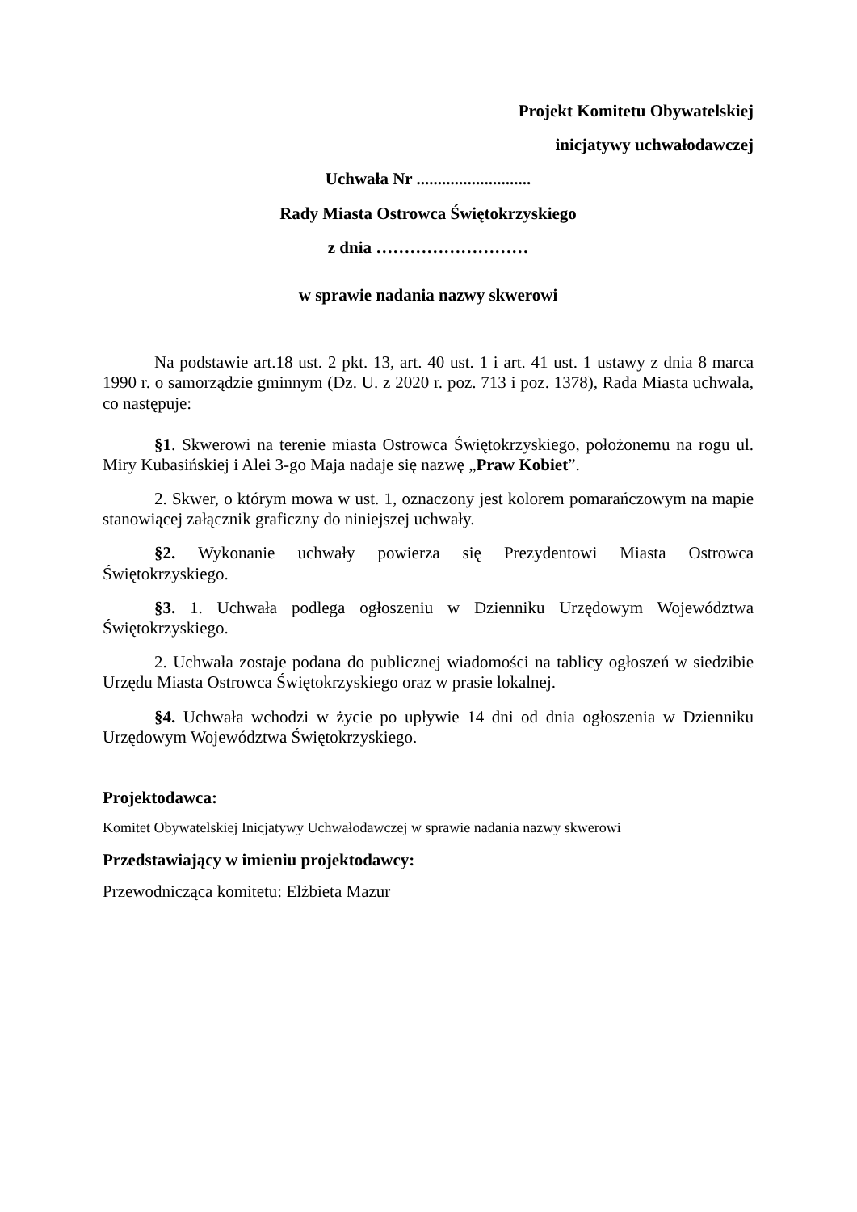Projekt Komitetu Obywatelskiej
inicjatywy uchwałodawczej
Uchwała Nr ...........................
Rady Miasta Ostrowca Świętokrzyskiego
z dnia ………………………
w sprawie nadania nazwy skwerowi
Na podstawie art.18 ust. 2 pkt. 13, art. 40 ust. 1 i art. 41 ust. 1 ustawy z dnia 8 marca 1990 r. o samorządzie gminnym (Dz. U. z 2020 r. poz. 713 i poz. 1378), Rada Miasta uchwala, co następuje:
§1. Skwerowi na terenie miasta Ostrowca Świętokrzyskiego, położonemu na rogu ul. Miry Kubasińskiej i Alei 3-go Maja nadaje się nazwę „Praw Kobiet”.
2. Skwer, o którym mowa w ust. 1, oznaczony jest kolorem pomarańczowym na mapie stanowiącej załącznik graficzny do niniejszej uchwały.
§2. Wykonanie uchwały powierza się Prezydentowi Miasta Ostrowca Świętokrzyskiego.
§3. 1. Uchwała podlega ogłoszeniu w Dzienniku Urzędowym Województwa Świętokrzyskiego.
2. Uchwała zostaje podana do publicznej wiadomości na tablicy ogłoszeń w siedzibie Urzędu Miasta Ostrowca Świętokrzyskiego oraz w prasie lokalnej.
§4. Uchwała wchodzi w życie po upływie 14 dni od dnia ogłoszenia w Dzienniku Urzędowym Województwa Świętokrzyskiego.
Projektodawca:
Komitet Obywatelskiej Inicjatywy Uchwałodawczej w sprawie nadania nazwy skwerowi
Przedstawiający w imieniu projektodawcy:
Przewodnicząca komitetu: Elżbieta Mazur